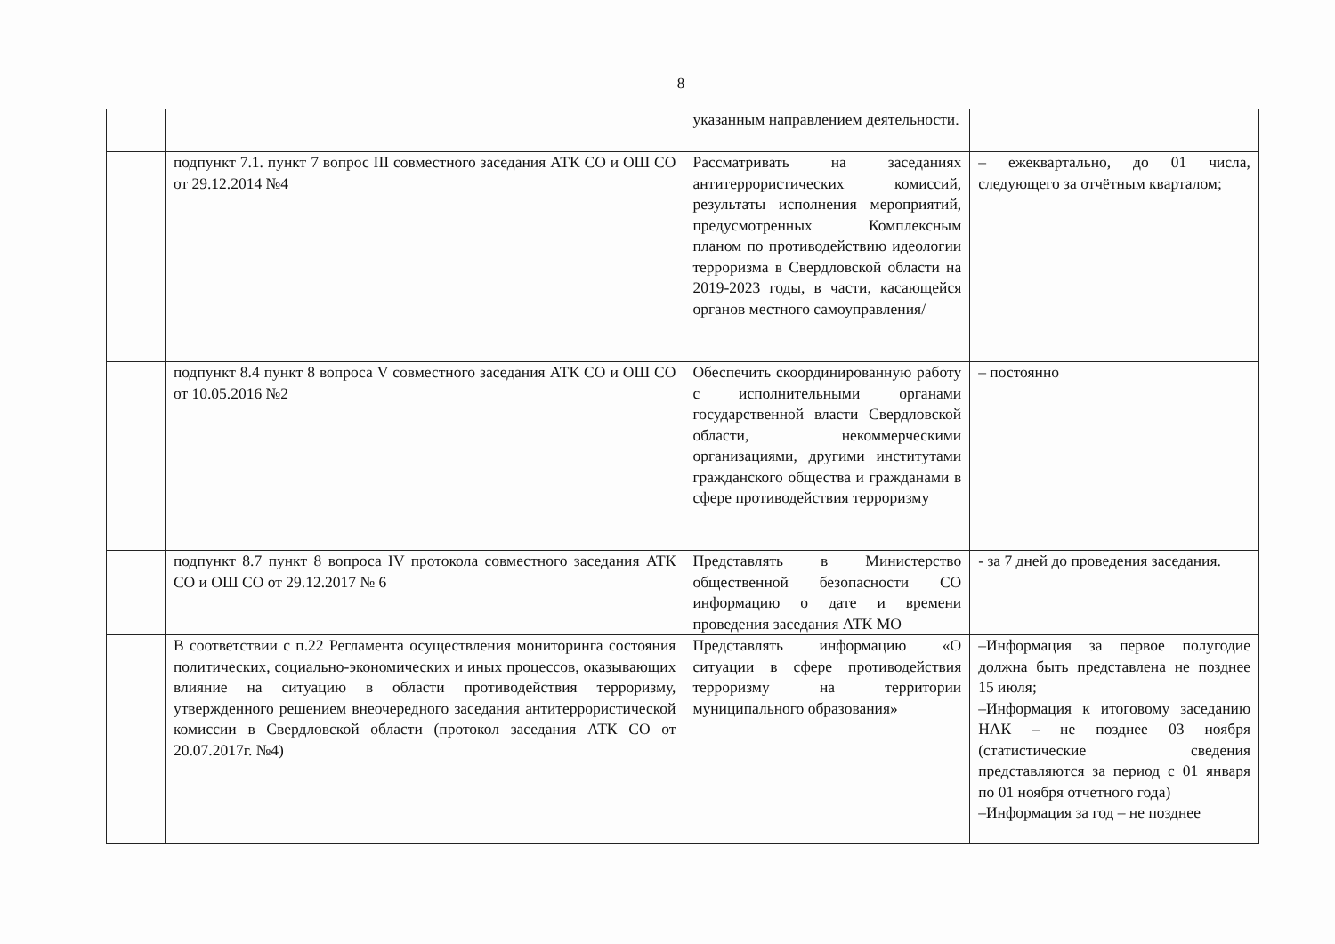8
| | | указанным направлением деятельности. | |
| | подпункт 7.1. пункт 7 вопрос III совместного заседания АТК СО и ОШ СО от 29.12.2014 №4 | Рассматривать на заседаниях антитеррористических комиссий, результаты исполнения мероприятий, предусмотренных Комплексным планом по противодействию идеологии терроризма в Свердловской области на 2019-2023 годы, в части, касающейся органов местного самоуправления/ | – ежеквартально, до 01 числа, следующего за отчётным кварталом; |
| | подпункт 8.4 пункт 8 вопроса V совместного заседания АТК СО и ОШ СО от 10.05.2016 №2 | Обеспечить скоординированную работу с исполнительными органами государственной власти Свердловской области, некоммерческими организациями, другими институтами гражданского общества и гражданами в сфере противодействия терроризму | – постоянно |
| | подпункт 8.7 пункт 8 вопроса IV протокола совместного заседания АТК СО и ОШ СО от 29.12.2017 № 6 | Представлять в Министерство общественной безопасности СО информацию о дате и времени проведения заседания АТК МО | - за 7 дней до проведения заседания. |
| | В соответствии с п.22 Регламента осуществления мониторинга состояния политических, социально-экономических и иных процессов, оказывающих влияние на ситуацию в области противодействия терроризму, утвержденного решением внеочередного заседания антитеррористической комиссии в Свердловской области (протокол заседания АТК СО от 20.07.2017г. №4) | Представлять информацию «О ситуации в сфере противодействия терроризму на территории муниципального образования» | –Информация за первое полугодие должна быть представлена не позднее 15 июля; –Информация к итоговому заседанию НАК – не позднее 03 ноября (статистические сведения представляются за период с 01 января по 01 ноября отчетного года) –Информация за год – не позднее |